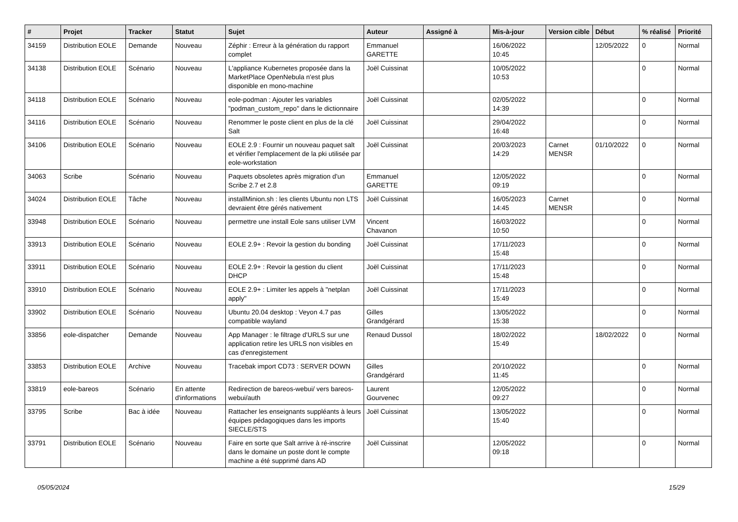| # | Projet | Tracker | Statut | Sujet | Auteur | Assigné à | Mis-à-jour | Version cible | Début | % réalisé | Priorité |
| --- | --- | --- | --- | --- | --- | --- | --- | --- | --- | --- | --- |
| 34159 | Distribution EOLE | Demande | Nouveau | Zéphir : Erreur à la génération du rapport complet | Emmanuel GARETTE | | 16/06/2022 10:45 | | 12/05/2022 | 0 | Normal |
| 34138 | Distribution EOLE | Scénario | Nouveau | L'appliance Kubernetes proposée dans la MarketPlace OpenNebula n'est plus disponible en mono-machine | Joël Cuissinat | | 10/05/2022 10:53 | | | 0 | Normal |
| 34118 | Distribution EOLE | Scénario | Nouveau | eole-podman : Ajouter les variables "podman_custom_repo" dans le dictionnaire | Joël Cuissinat | | 02/05/2022 14:39 | | | 0 | Normal |
| 34116 | Distribution EOLE | Scénario | Nouveau | Renommer le poste client en plus de la clé Salt | Joël Cuissinat | | 29/04/2022 16:48 | | | 0 | Normal |
| 34106 | Distribution EOLE | Scénario | Nouveau | EOLE 2.9 : Fournir un nouveau paquet salt et vérifier l'emplacement de la pki utilisée par eole-workstation | Joël Cuissinat | | 20/03/2023 14:29 | Carnet MENSR | 01/10/2022 | 0 | Normal |
| 34063 | Scribe | Scénario | Nouveau | Paquets obsoletes après migration d'un Scribe 2.7 et 2.8 | Emmanuel GARETTE | | 12/05/2022 09:19 | | | 0 | Normal |
| 34024 | Distribution EOLE | Tâche | Nouveau | installMinion.sh : les clients Ubuntu non LTS devraient être gérés nativement | Joël Cuissinat | | 16/05/2023 14:45 | Carnet MENSR | | 0 | Normal |
| 33948 | Distribution EOLE | Scénario | Nouveau | permettre une install Eole sans utiliser LVM | Vincent Chavanon | | 16/03/2022 10:50 | | | 0 | Normal |
| 33913 | Distribution EOLE | Scénario | Nouveau | EOLE 2.9+ : Revoir la gestion du bonding | Joël Cuissinat | | 17/11/2023 15:48 | | | 0 | Normal |
| 33911 | Distribution EOLE | Scénario | Nouveau | EOLE 2.9+ : Revoir la gestion du client DHCP | Joël Cuissinat | | 17/11/2023 15:48 | | | 0 | Normal |
| 33910 | Distribution EOLE | Scénario | Nouveau | EOLE 2.9+ : Limiter les appels à "netplan apply" | Joël Cuissinat | | 17/11/2023 15:49 | | | 0 | Normal |
| 33902 | Distribution EOLE | Scénario | Nouveau | Ubuntu 20.04 desktop : Veyon 4.7 pas compatible wayland | Gilles Grandgérard | | 13/05/2022 15:38 | | | 0 | Normal |
| 33856 | eole-dispatcher | Demande | Nouveau | App Manager : le filtrage d'URLS sur une application retire les URLS non visibles en cas d'enregistement | Renaud Dussol | | 18/02/2022 15:49 | | 18/02/2022 | 0 | Normal |
| 33853 | Distribution EOLE | Archive | Nouveau | Tracebak import CD73 : SERVER DOWN | Gilles Grandgérard | | 20/10/2022 11:45 | | | 0 | Normal |
| 33819 | eole-bareos | Scénario | En attente d'informations | Redirection de bareos-webui/ vers bareos-webui/auth | Laurent Gourvenec | | 12/05/2022 09:27 | | | 0 | Normal |
| 33795 | Scribe | Bac à idée | Nouveau | Rattacher les enseignants suppléants à leurs équipes pédagogiques dans les imports SIECLE/STS | Joël Cuissinat | | 13/05/2022 15:40 | | | 0 | Normal |
| 33791 | Distribution EOLE | Scénario | Nouveau | Faire en sorte que Salt arrive à ré-inscrire dans le domaine un poste dont le compte machine a été supprimé dans AD | Joël Cuissinat | | 12/05/2022 09:18 | | | 0 | Normal |
05/05/2024 15/29